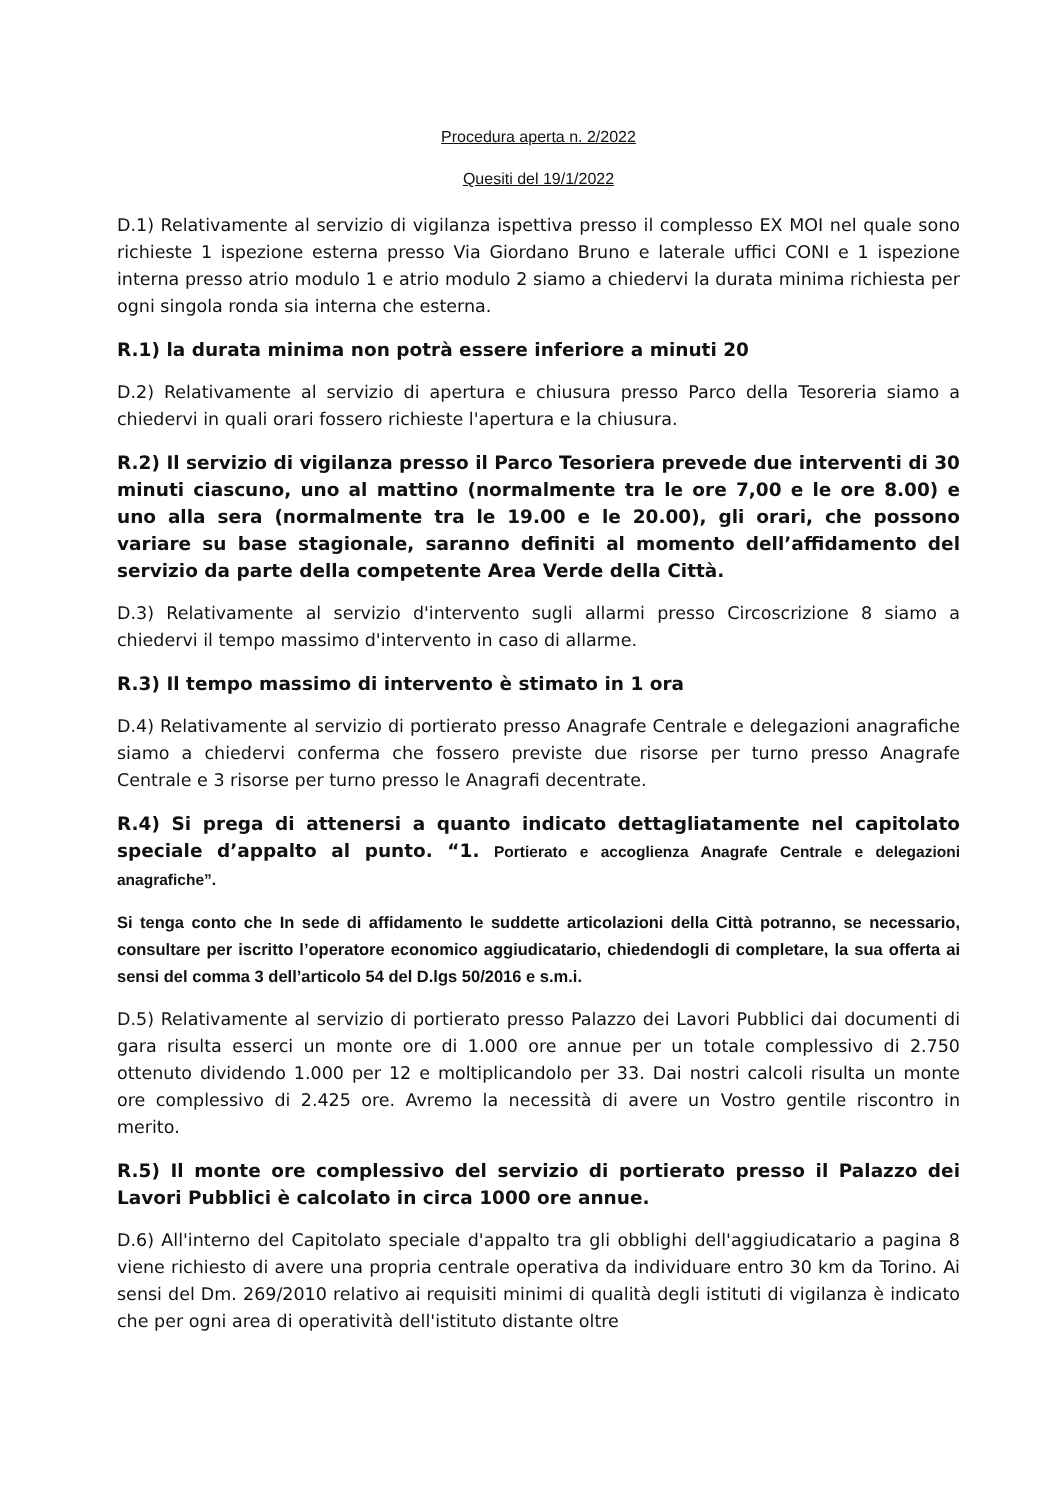Procedura aperta n. 2/2022
Quesiti del 19/1/2022
D.1) Relativamente al servizio di vigilanza ispettiva presso il complesso EX MOI nel quale sono richieste 1 ispezione esterna presso Via Giordano Bruno e laterale uffici CONI e 1 ispezione interna presso atrio modulo 1 e atrio modulo 2 siamo a chiedervi la durata minima richiesta per ogni singola ronda sia interna che esterna.
R.1) la durata minima non potrà essere inferiore a minuti 20
D.2) Relativamente al servizio di apertura e chiusura presso Parco della Tesoreria siamo a chiedervi in quali orari fossero richieste l'apertura e la chiusura.
R.2) Il servizio di vigilanza presso il Parco Tesoriera prevede due interventi di 30 minuti ciascuno, uno al mattino (normalmente tra le ore 7,00 e le ore 8.00) e uno alla sera (normalmente tra le 19.00 e le 20.00), gli orari, che possono variare su base stagionale, saranno definiti al momento dell’affidamento del servizio da parte della competente Area Verde della Città.
D.3) Relativamente al servizio d'intervento sugli allarmi presso Circoscrizione 8 siamo a chiedervi il tempo massimo d'intervento in caso di allarme.
R.3) Il tempo massimo di intervento è stimato in 1 ora
D.4) Relativamente al servizio di portierato presso Anagrafe Centrale e delegazioni anagrafiche siamo a chiedervi conferma che fossero previste due risorse per turno presso Anagrafe Centrale e 3 risorse per turno presso le Anagrafi decentrate.
R.4) Si prega di attenersi a quanto indicato dettagliatamente nel capitolato speciale d’appalto al punto. “1. Portierato e accoglienza Anagrafe Centrale e delegazioni anagrafiche”.
Si tenga conto che In sede di affidamento le suddette articolazioni della Città potranno, se necessario, consultare per iscritto l’operatore economico aggiudicatario, chiedendogli di completare, la sua offerta ai sensi del comma 3 dell’articolo 54 del D.lgs 50/2016 e s.m.i.
D.5) Relativamente al servizio di portierato presso Palazzo dei Lavori Pubblici dai documenti di gara risulta esserci un monte ore di 1.000 ore annue per un totale complessivo di 2.750 ottenuto dividendo 1.000 per 12 e moltiplicandolo per 33. Dai nostri calcoli risulta un monte ore complessivo di 2.425 ore. Avremo la necessità di avere un Vostro gentile riscontro in merito.
R.5) Il monte ore complessivo del servizio di portierato presso il Palazzo dei Lavori Pubblici è calcolato in circa 1000 ore annue.
D.6) All'interno del Capitolato speciale d'appalto tra gli obblighi dell'aggiudicatario a pagina 8 viene richiesto di avere una propria centrale operativa da individuare entro 30 km da Torino. Ai sensi del Dm. 269/2010 relativo ai requisiti minimi di qualità degli istituti di vigilanza è indicato che per ogni area di operatività dell'istituto distante oltre